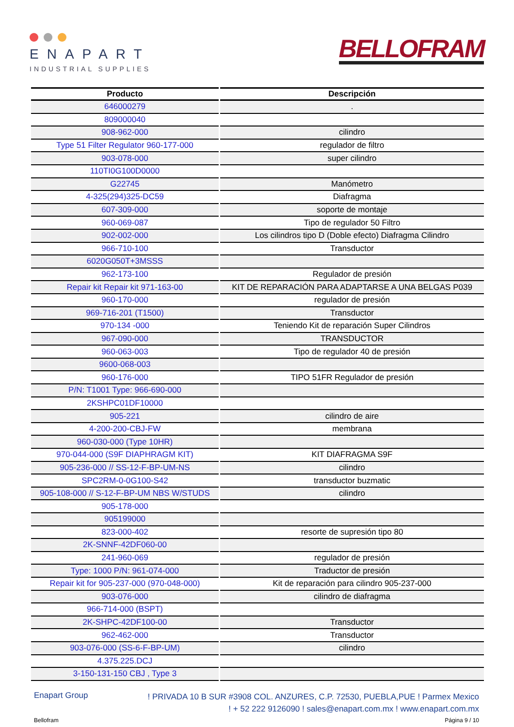ENAPART
INDUSTRIAL SUPPLIES
BELLOFRAM
| Producto | Descripción |
| --- | --- |
| 646000279 | . |
| 809000040 | |
| 908-962-000 | cilindro |
| Type 51 Filter Regulator 960-177-000 | regulador de filtro |
| 903-078-000 | super cilindro |
| 110TI0G100D0000 | |
| G22745 | Manómetro |
| 4-325(294)325-DC59 | Diafragma |
| 607-309-000 | soporte de montaje |
| 960-069-087 | Tipo de regulador 50 Filtro |
| 902-002-000 | Los cilindros tipo D (Doble efecto) Diafragma Cilindro |
| 966-710-100 | Transductor |
| 6020G050T+3MSSS | |
| 962-173-100 | Regulador de presión |
| Repair kit Repair kit 971-163-00 | KIT DE REPARACIÓN PARA ADAPTARSE A UNA BELGAS P039 |
| 960-170-000 | regulador de presión |
| 969-716-201 (T1500) | Transductor |
| 970-134 -000 | Teniendo Kit de reparación Super Cilindros |
| 967-090-000 | TRANSDUCTOR |
| 960-063-003 | Tipo de regulador 40 de presión |
| 9600-068-003 | |
| 960-176-000 | TIPO 51FR Regulador de presión |
| P/N: T1001 Type: 966-690-000 | |
| 2KSHPC01DF10000 | |
| 905-221 | cilindro de aire |
| 4-200-200-CBJ-FW | membrana |
| 960-030-000 (Type 10HR) | |
| 970-044-000 (S9F DIAPHRAGM KIT) | KIT DIAFRAGMA S9F |
| 905-236-000 // SS-12-F-BP-UM-NS | cilindro |
| SPC2RM-0-0G100-S42 | transductor buzmatic |
| 905-108-000 // S-12-F-BP-UM NBS W/STUDS | cilindro |
| 905-178-000 | |
| 905199000 | |
| 823-000-402 | resorte de supresión tipo 80 |
| 2K-SNNF-42DF060-00 | |
| 241-960-069 | regulador de presión |
| Type: 1000 P/N: 961-074-000 | Traductor de presión |
| Repair kit for 905-237-000 (970-048-000) | Kit de reparación para cilindro 905-237-000 |
| 903-076-000 | cilindro de diafragma |
| 966-714-000 (BSPT) | |
| 2K-SHPC-42DF100-00 | Transductor |
| 962-462-000 | Transductor |
| 903-076-000 (SS-6-F-BP-UM) | cilindro |
| 4.375.225.DCJ | |
| 3-150-131-150 CBJ , Type 3 | |
Enapart Group
! PRIVADA 10 B SUR #3908 COL. ANZURES, C.P. 72530, PUEBLA,PUE ! Parmex Mexico
! + 52 222 9126090 ! sales@enapart.com.mx ! www.enapart.com.mx
Bellofram Página 9 / 10